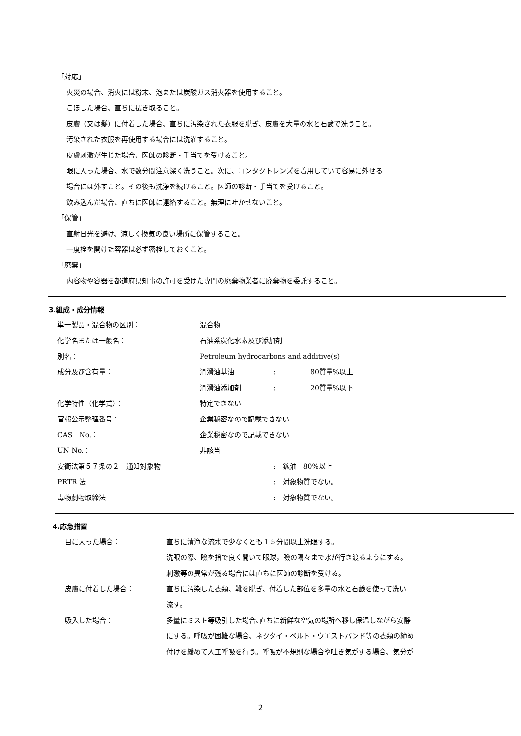「対応」
火災の場合、消火には粉末、泡または炭酸ガス消火器を使用すること。
こぼした場合、直ちに拭き取ること。
皮膚（又は髪）に付着した場合、直ちに汚染された衣服を脱ぎ、皮膚を大量の水と石鹸で洗うこと。
汚染された衣服を再使用する場合には洗濯すること。
皮膚刺激が生じた場合、医師の診断・手当てを受けること。
眼に入った場合、水で数分間注意深く洗うこと。次に、コンタクトレンズを着用していて容易に外せる
場合には外すこと。その後も洗浄を続けること。医師の診断・手当てを受けること。
飲み込んだ場合、直ちに医師に連絡すること。無理に吐かせないこと。
「保管」
直射日光を避け、涼しく換気の良い場所に保管すること。
一度栓を開けた容器は必ず密栓しておくこと。
「廃棄」
内容物や容器を都道府県知事の許可を受けた専門の廃棄物業者に廃棄物を委託すること。
3.組成・成分情報
| 単一製品・混合物の区別： | 混合物 | | |
| 化学名または一般名： | 石油系炭化水素及び添加剤 | | |
| 別名： | Petroleum hydrocarbons and additive(s) | | |
| 成分及び含有量： | 潤滑油基油 | : | 80質量%以上 |
| | 潤滑油添加剤 | : | 20質量%以下 |
| 化学特性（化学式）： | 特定できない | | |
| 官報公示整理番号： | 企業秘密なので記載できない | | |
| CAS No.： | 企業秘密なので記載できない | | |
| UN No.： | 非該当 | | |
| 安衛法第５７条の２ 通知対象物 | | : 鉱油 80%以上 | |
| PRTR 法 | | : 対象物質でない。 | |
| 毒物劇物取締法 | | : 対象物質でない。 | |
4.応急措置
| 目に入った場合： | 直ちに清浄な流水で少なくとも１５分間以上洗眼する。 洗眼の際、瞼を指で良く開いて眼球，瞼の隅々まで水が行き渡るようにする。 刺激等の異常が残る場合には直ちに医師の診断を受ける。 |
| 皮膚に付着した場合： | 直ちに汚染した衣類、靴を脱ぎ、付着した部位を多量の水と石鹸を使って洗い 流す。 |
| 吸入した場合： | 多量にミスト等吸引した場合､直ちに新鮮な空気の場所へ移し保温しながら安静 にする。呼吸が困難な場合、ネクタイ・ベルト・ウエストバンド等の衣類の締め 付けを緩めて人工呼吸を行う。呼吸が不規則な場合や吐き気がする場合、気分が |
2